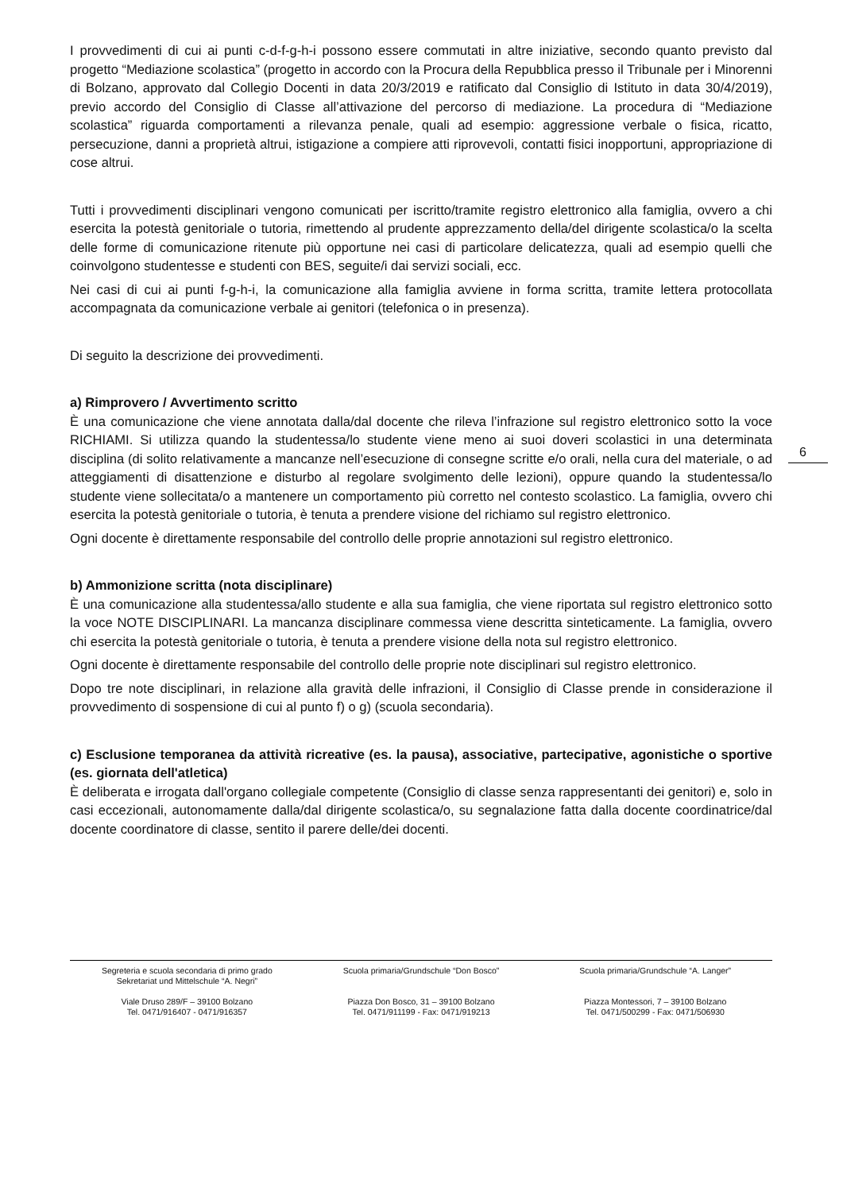I provvedimenti di cui ai punti c-d-f-g-h-i possono essere commutati in altre iniziative, secondo quanto previsto dal progetto “Mediazione scolastica” (progetto in accordo con la Procura della Repubblica presso il Tribunale per i Minorenni di Bolzano, approvato dal Collegio Docenti in data 20/3/2019 e ratificato dal Consiglio di Istituto in data 30/4/2019), previo accordo del Consiglio di Classe all’attivazione del percorso di mediazione. La procedura di “Mediazione scolastica” riguarda comportamenti a rilevanza penale, quali ad esempio: aggressione verbale o fisica, ricatto, persecuzione, danni a proprietà altrui, istigazione a compiere atti riprovevoli, contatti fisici inopportuni, appropriazione di cose altrui.
Tutti i provvedimenti disciplinari vengono comunicati per iscritto/tramite registro elettronico alla famiglia, ovvero a chi esercita la potestà genitoriale o tutoria, rimettendo al prudente apprezzamento della/del dirigente scolastica/o la scelta delle forme di comunicazione ritenute più opportune nei casi di particolare delicatezza, quali ad esempio quelli che coinvolgono studentesse e studenti con BES, seguite/i dai servizi sociali, ecc.
Nei casi di cui ai punti f-g-h-i, la comunicazione alla famiglia avviene in forma scritta, tramite lettera protocollata accompagnata da comunicazione verbale ai genitori (telefonica o in presenza).
Di seguito la descrizione dei provvedimenti.
a) Rimprovero / Avvertimento scritto
È una comunicazione che viene annotata dalla/dal docente che rileva l’infrazione sul registro elettronico sotto la voce RICHIAMI. Si utilizza quando la studentessa/lo studente viene meno ai suoi doveri scolastici in una determinata disciplina (di solito relativamente a mancanze nell’esecuzione di consegne scritte e/o orali, nella cura del materiale, o ad atteggiamenti di disattenzione e disturbo al regolare svolgimento delle lezioni), oppure quando la studentessa/lo studente viene sollecitata/o a mantenere un comportamento più corretto nel contesto scolastico. La famiglia, ovvero chi esercita la potestà genitoriale o tutoria, è tenuta a prendere visione del richiamo sul registro elettronico.
Ogni docente è direttamente responsabile del controllo delle proprie annotazioni sul registro elettronico.
b) Ammonizione scritta (nota disciplinare)
È una comunicazione alla studentessa/allo studente e alla sua famiglia, che viene riportata sul registro elettronico sotto la voce NOTE DISCIPLINARI. La mancanza disciplinare commessa viene descritta sinteticamente. La famiglia, ovvero chi esercita la potestà genitoriale o tutoria, è tenuta a prendere visione della nota sul registro elettronico.
Ogni docente è direttamente responsabile del controllo delle proprie note disciplinari sul registro elettronico.
Dopo tre note disciplinari, in relazione alla gravità delle infrazioni, il Consiglio di Classe prende in considerazione il provvedimento di sospensione di cui al punto f) o g) (scuola secondaria).
c) Esclusione temporanea da attività ricreative (es. la pausa), associative, partecipative, agonistiche o sportive (es. giornata dell'atletica)
È deliberata e irrogata dall'organo collegiale competente (Consiglio di classe senza rappresentanti dei genitori) e, solo in casi eccezionali, autonomamente dalla/dal dirigente scolastica/o, su segnalazione fatta dalla docente coordinatrice/dal docente coordinatore di classe, sentito il parere delle/dei docenti.
6
Segreteria e scuola secondaria di primo grado
Sekretariat und Mittelschule “A. Negri”
Viale Druso 289/F – 39100 Bolzano
Tel. 0471/916407 - 0471/916357
Scuola primaria/Grundschule “Don Bosco”
Piazza Don Bosco, 31 – 39100 Bolzano
Tel. 0471/911199 - Fax: 0471/919213
Scuola primaria/Grundschule “A. Langer”
Piazza Montessori, 7 – 39100 Bolzano
Tel. 0471/500299 - Fax: 0471/506930